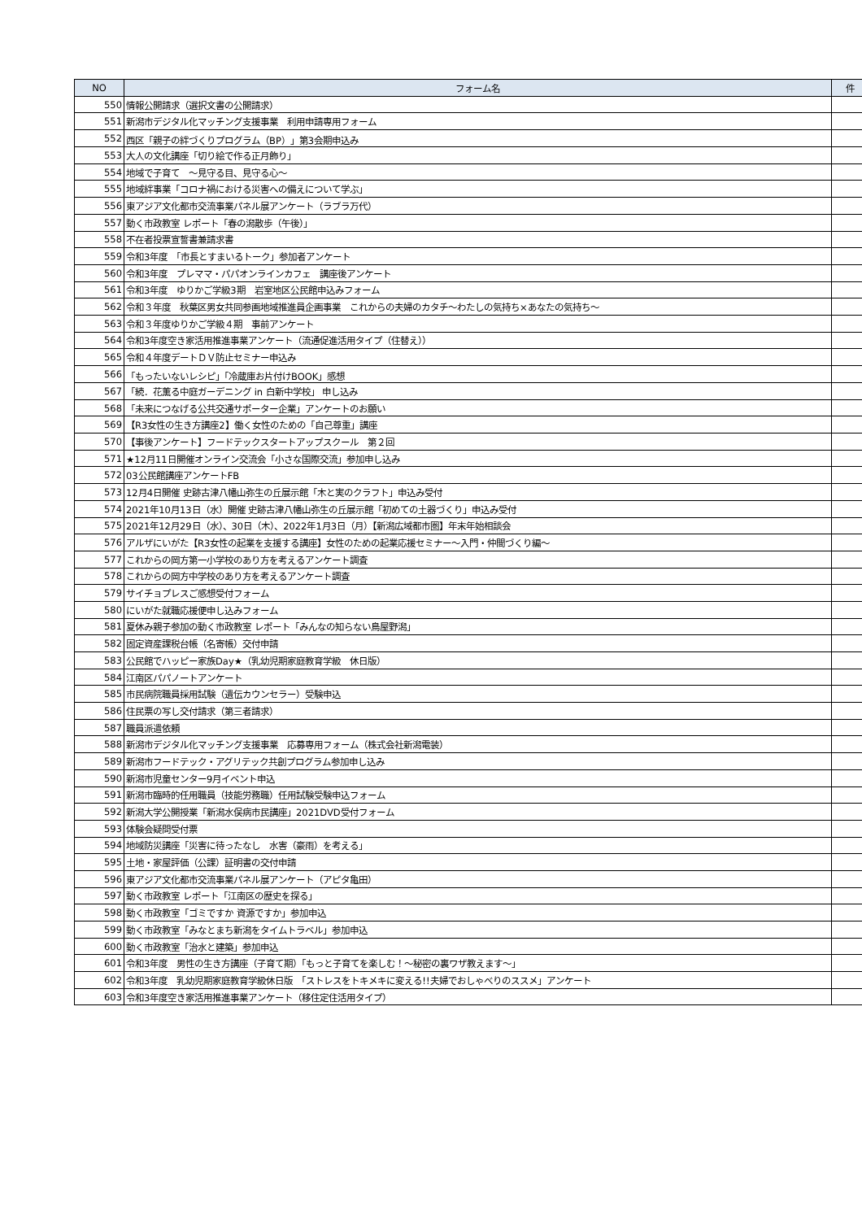| NO | フォーム名 | 件 |
| --- | --- | --- |
| 550 | 情報公開請求（選択文書の公開請求） | |
| 551 | 新潟市デジタル化マッチング支援事業 利用申請専用フォーム | |
| 552 | 西区「親子の絆づくりプログラム（BP）」第3会期申込み | |
| 553 | 大人の文化講座「切り絵で作る正月飾り」 | |
| 554 | 地域で子育て ～見守る目、見守る心～ | |
| 555 | 地域絆事業「コロナ禍における災害への備えについて学ぶ」 | |
| 556 | 東アジア文化都市交流事業パネル展アンケート（ラブラ万代） | |
| 557 | 動く市政教室 レポート「春の潟散歩（午後）」 | |
| 558 | 不在者投票宣誓書兼請求書 | |
| 559 | 令和3年度 「市長とすまいるトーク」参加者アンケート | |
| 560 | 令和3年度 プレママ・パパオンラインカフェ 講座後アンケート | |
| 561 | 令和3年度 ゆりかご学級3期 岩室地区公民館申込みフォーム | |
| 562 | 令和３年度 秋葉区男女共同参画地域推進員企画事業 これからの夫婦のカタチ～わたしの気持ち×あなたの気持ち～ | |
| 563 | 令和３年度ゆりかご学級４期 事前アンケート | |
| 564 | 令和3年度空き家活用推進事業アンケート（流通促進活用タイプ（住替え）） | |
| 565 | 令和４年度デートＤＶ防止セミナー申込み | |
| 566 | 「もったいないレシピ」「冷蔵庫お片付けBOOK」感想 | |
| 567 | 「続．花薫る中庭ガーデニング in 白新中学校」 申し込み | |
| 568 | 「未来につなげる公共交通サポーター企業」アンケートのお願い | |
| 569 | 【R3女性の生き方講座2】働く女性のための「自己尊重」講座 | |
| 570 | 【事後アンケート】フードテックスタートアップスクール 第２回 | |
| 571 | ★12月11日開催オンライン交流会「小さな国際交流」参加申し込み | |
| 572 | 03公民館講座アンケートFB | |
| 573 | 12月4日開催 史跡古津八幡山弥生の丘展示館「木と実のクラフト」申込み受付 | |
| 574 | 2021年10月13日（水）開催 史跡古津八幡山弥生の丘展示館「初めての土器づくり」申込み受付 | |
| 575 | 2021年12月29日（水）、30日（木）、2022年1月3日（月）【新潟広域都市圏】年末年始相談会 | |
| 576 | アルザにいがた【R3女性の起業を支援する講座】女性のための起業応援セミナー～入門・仲間づくり編～ | |
| 577 | これからの岡方第一小学校のあり方を考えるアンケート調査 | |
| 578 | これからの岡方中学校のあり方を考えるアンケート調査 | |
| 579 | サイチョプレスご感想受付フォーム | |
| 580 | にいがた就職応援便申し込みフォーム | |
| 581 | 夏休み親子参加の動く市政教室 レポート「みんなの知らない鳥屋野潟」 | |
| 582 | 固定資産課税台帳（名寄帳）交付申請 | |
| 583 | 公民館でハッピー家族Day★（乳幼児期家庭教育学級 休日版） | |
| 584 | 江南区パパノートアンケート | |
| 585 | 市民病院職員採用試験（遺伝カウンセラー）受験申込 | |
| 586 | 住民票の写し交付請求（第三者請求） | |
| 587 | 職員派遣依頼 | |
| 588 | 新潟市デジタル化マッチング支援事業 応募専用フォーム（株式会社新潟電装） | |
| 589 | 新潟市フードテック・アグリテック共創プログラム参加申し込み | |
| 590 | 新潟市児童センター9月イベント申込 | |
| 591 | 新潟市臨時的任用職員（技能労務職）任用試験受験申込フォーム | |
| 592 | 新潟大学公開授業「新潟水俣病市民講座」2021DVD受付フォーム | |
| 593 | 体験会疑問受付票 | |
| 594 | 地域防災講座「災害に待ったなし 水害（豪雨）を考える」 | |
| 595 | 土地・家屋評価（公課）証明書の交付申請 | |
| 596 | 東アジア文化都市交流事業パネル展アンケート（アピタ亀田） | |
| 597 | 動く市政教室 レポート「江南区の歴史を探る」 | |
| 598 | 動く市政教室「ゴミですか 資源ですか」参加申込 | |
| 599 | 動く市政教室「みなとまち新潟をタイムトラベル」参加申込 | |
| 600 | 動く市政教室「治水と建築」参加申込 | |
| 601 | 令和3年度 男性の生き方講座（子育て期）「もっと子育てを楽しむ！～秘密の裏ワザ教えます～」 | |
| 602 | 令和3年度 乳幼児期家庭教育学級休日版 「ストレスをトキメキに変える!!夫婦でおしゃべりのススメ」アンケート | |
| 603 | 令和3年度空き家活用推進事業アンケート（移住定住活用タイプ） | |